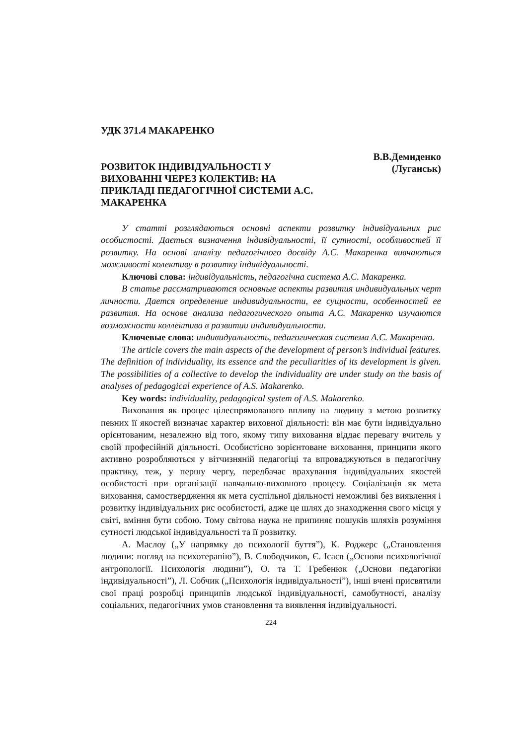УДК 371.4 МАКАРЕНКО
РОЗВИТОК ІНДИВІДУАЛЬНОСТІ У ВИХОВАННІ ЧЕРЕЗ КОЛЕКТИВ: НА ПРИКЛАДІ ПЕДАГОГІЧНОЇ СИСТЕМИ А.С. МАКАРЕНКА
В.В.Демиденко
(Луганськ)
У статті розглядаються основні аспекти розвитку індивідуальних рис особистості. Дається визначення індивідуальності, її сутності, особливостей її розвитку. На основі аналізу педагогічного досвіду А.С. Макаренка вивчаються можливості колективу в розвитку індивідуальності.
Ключові слова: індивідуальність, педагогічна система А.С. Макаренка.
В статье рассматриваются основные аспекты развития индивидуальных черт личности. Дается определение индивидуальности, ее сущности, особенностей ее развития. На основе анализа педагогического опыта А.С. Макаренко изучаются возможности коллектива в развитии индивидуальности.
Ключевые слова: индивидуальность, педагогическая система А.С. Макаренко.
The article covers the main aspects of the development of person’s individual features. The definition of individuality, its essence and the peculiarities of its development is given. The possibilities of a collective to develop the individuality are under study on the basis of analyses of pedagogical experience of A.S. Makarenko.
Key words: individuality, pedagogical system of A.S. Makarenko.
Виховання як процес цілеспрямованого впливу на людину з метою розвитку певних її якостей визначає характер виховної діяльності: він має бути індивідуально орієнтованим, незалежно від того, якому типу виховання віддає перевагу вчитель у своїй професійній діяльності. Особистісно зорієнтоване виховання, принципи якого активно розробляються у вітчизняній педагогіці та впроваджуються в педагогічну практику, теж, у першу чергу, передбачає врахування індивідуальних якостей особистості при організації навчально-виховного процесу. Соціалізація як мета виховання, самоствердження як мета суспільної діяльності неможливі без виявлення і розвитку індивідуальних рис особистості, адже це шлях до знаходження свого місця у світі, вміння бути собою. Тому світова наука не припиняє пошуків шляхів розуміння сутності людської індивідуальності та її розвитку.
А. Маслоу („У напрямку до психології буття”), К. Роджерс („Становлення людини: погляд на психотерапію”), В. Слободчиков, Є. Ісаєв („Основи психологічної антропології. Психологія людини”), О. та Т. Гребенюк („Основи педагогіки індивідуальності”), Л. Собчик („Психологія індивідуальності”), інші вчені присвятили свої праці розробці принципів людської індивідуальності, самобутності, аналізу соціальних, педагогічних умов становлення та виявлення індивідуальності.
224